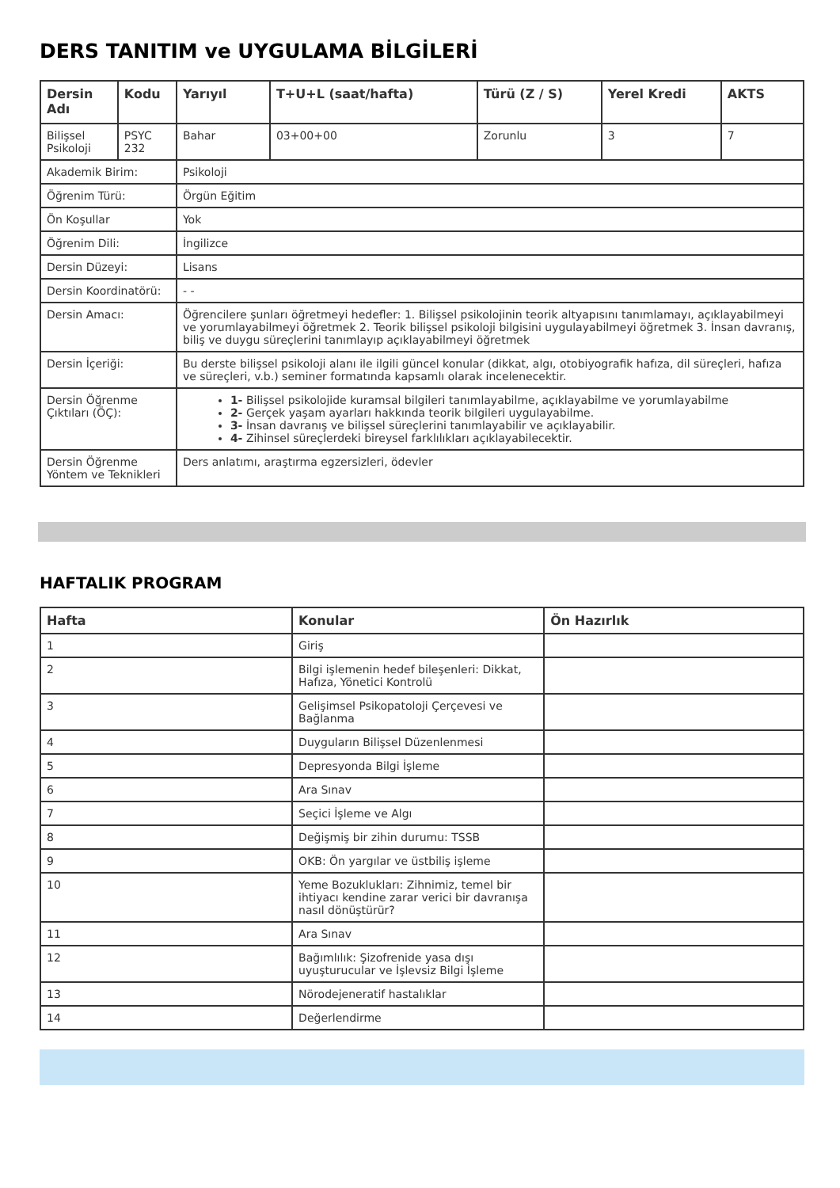DERS TANITIM ve UYGULAMA BİLGİLERİ
| Dersin Adı | Kodu | Yarıyıl | T+U+L (saat/hafta) | Türü (Z / S) | Yerel Kredi | AKTS |
| --- | --- | --- | --- | --- | --- | --- |
| Bilişsel Psikoloji | PSYC 232 | Bahar | 03+00+00 | Zorunlu | 3 | 7 |
| Akademik Birim: | | Psikoloji | | | | |
| Öğrenim Türü: | | Örgün Eğitim | | | | |
| Ön Koşullar | | Yok | | | | |
| Öğrenim Dili: | | İngilizce | | | | |
| Dersin Düzeyi: | | Lisans | | | | |
| Dersin Koordinatörü: | | - - | | | | |
| Dersin Amacı: | | Öğrencilere şunları öğretmeyi hedefler: 1. Bilişsel psikolojinin teorik altyapısını tanımlamayı, açıklayabilmeyi ve yorumlayabilmeyi öğretmek 2. Teorik bilişsel psikoloji bilgisini uygulayabilmeyi öğretmek 3. İnsan davranış, biliş ve duygu süreçlerini tanımlayıp açıklayabilmeyi öğretmek | | | | |
| Dersin İçeriği: | | Bu derste bilişsel psikoloji alanı ile ilgili güncel konular (dikkat, algı, otobiyografik hafıza, dil süreçleri, hafıza ve süreçleri, v.b.) seminer formatında kapsamlı olarak incelenecektir. | | | | |
| Dersin Öğrenme Çıktıları (ÖÇ): | | 1- Bilişsel psikolojide kuramsal bilgileri tanımlayabilme, açıklayabilme ve yorumlayabilme 2- Gerçek yaşam ayarları hakkında teorik bilgileri uygulayabilme. 3- İnsan davranış ve bilişsel süreçlerini tanımlayabilir ve açıklayabilir. 4- Zihinsel süreçlerdeki bireysel farklılıkları açıklayabilecektir. | | | | |
| Dersin Öğrenme Yöntem ve Teknikleri | | Ders anlatımı, araştırma egzersizleri, ödevler | | | | |
HAFTALIK PROGRAM
| Hafta | Konular | Ön Hazırlık |
| --- | --- | --- |
| 1 | Giriş | |
| 2 | Bilgi işlemenin hedef bileşenleri: Dikkat, Hafıza, Yönetici Kontrolü | |
| 3 | Gelişimsel Psikopatoloji Çerçevesi ve Bağlanma | |
| 4 | Duyguların Bilişsel Düzenlenmesi | |
| 5 | Depresyonda Bilgi İşleme | |
| 6 | Ara Sınav | |
| 7 | Seçici İşleme ve Algı | |
| 8 | Değişmiş bir zihin durumu: TSSB | |
| 9 | OKB: Ön yargılar ve üstbiliş işleme | |
| 10 | Yeme Bozuklukları: Zihnimiz, temel bir ihtiyacı kendine zarar verici bir davranışa nasıl dönüştürür? | |
| 11 | Ara Sınav | |
| 12 | Bağımlılık: Şizofrenide yasa dışı uyuşturucular ve İşlevsiz Bilgi İşleme | |
| 13 | Nörodejeneratif hastalıklar | |
| 14 | Değerlendirme | |